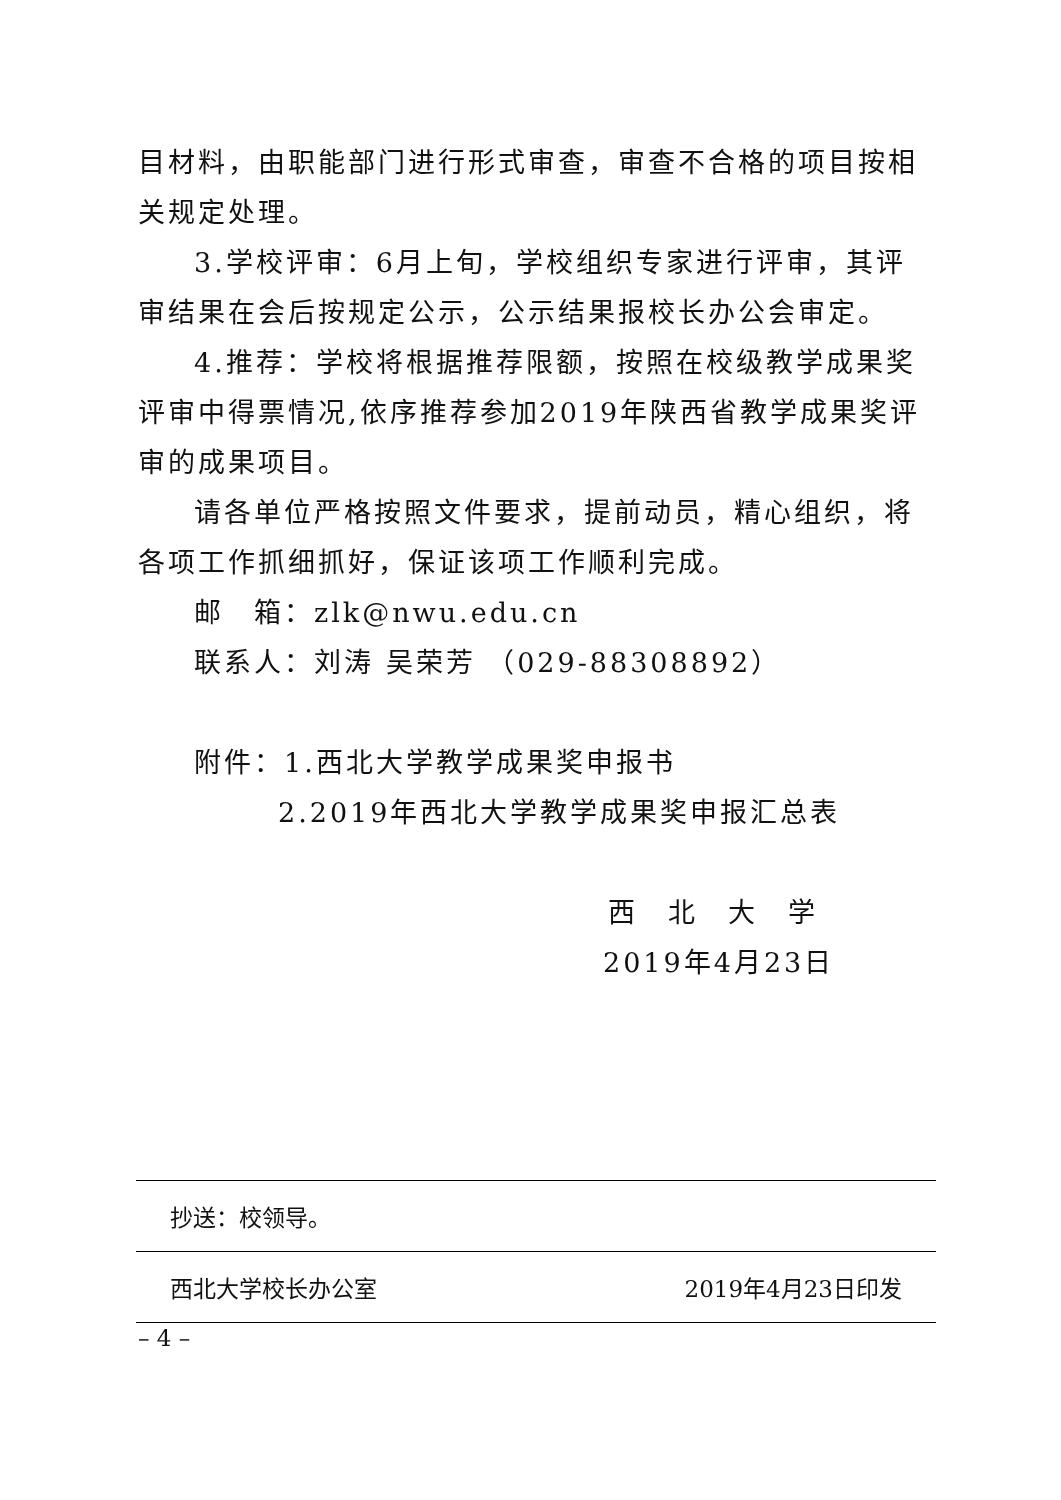目材料，由职能部门进行形式审查，审查不合格的项目按相关规定处理。
3.学校评审：6月上旬，学校组织专家进行评审，其评审结果在会后按规定公示，公示结果报校长办公会审定。
4.推荐：学校将根据推荐限额，按照在校级教学成果奖评审中得票情况,依序推荐参加2019年陕西省教学成果奖评审的成果项目。
请各单位严格按照文件要求，提前动员，精心组织，将各项工作抓细抓好，保证该项工作顺利完成。
邮　箱：zlk@nwu.edu.cn
联系人：刘涛 吴荣芳 （029-88308892）
附件：1.西北大学教学成果奖申报书
2.2019年西北大学教学成果奖申报汇总表
西　北　大　学
2019年4月23日
抄送：校领导。
西北大学校长办公室 2019年4月23日印发
– 4 –